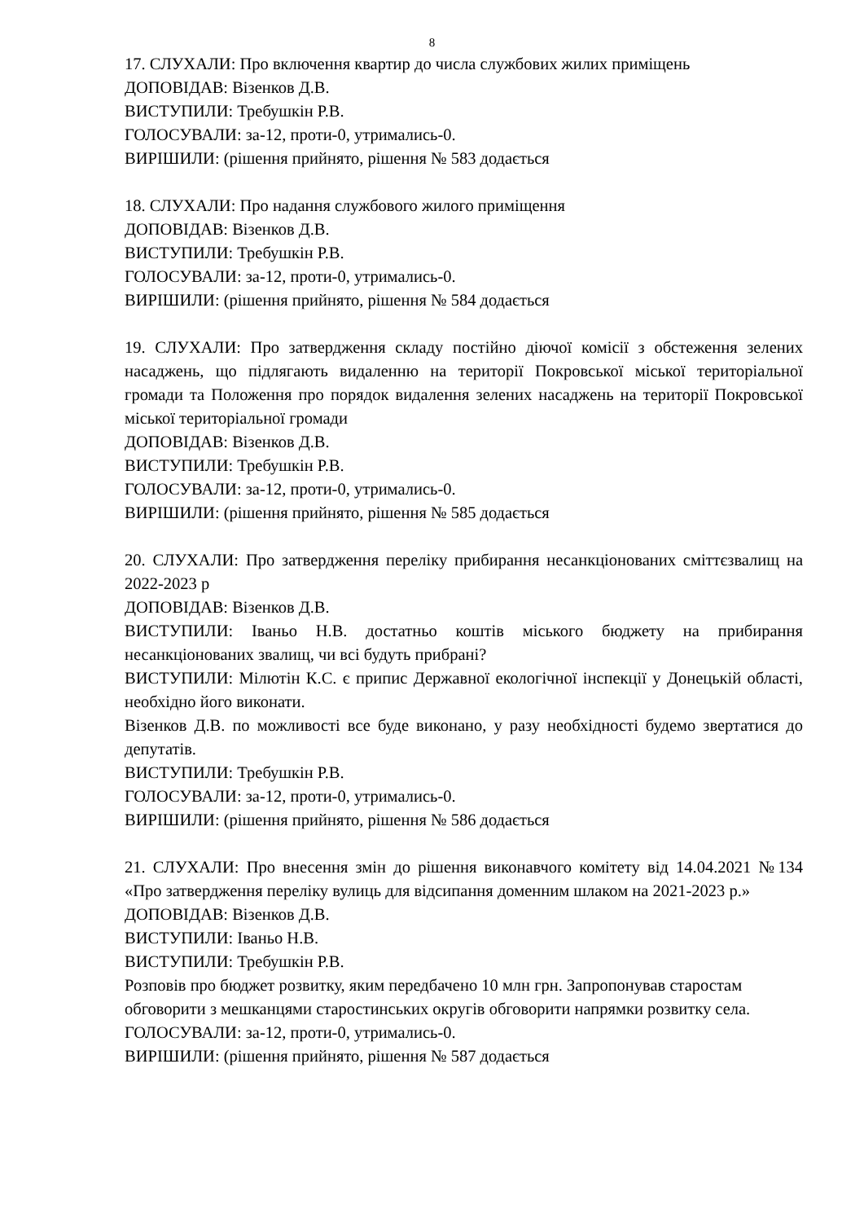8
17. СЛУХАЛИ: Про включення квартир до числа службових жилих приміщень
ДОПОВІДАВ: Візенков Д.В.
ВИСТУПИЛИ: Требушкін Р.В.
ГОЛОСУВАЛИ: за-12, проти-0, утримались-0.
ВИРІШИЛИ: (рішення прийнято, рішення № 583 додається
18. СЛУХАЛИ: Про надання службового жилого приміщення
ДОПОВІДАВ: Візенков Д.В.
ВИСТУПИЛИ: Требушкін Р.В.
ГОЛОСУВАЛИ: за-12, проти-0, утримались-0.
ВИРІШИЛИ: (рішення прийнято, рішення № 584 додається
19. СЛУХАЛИ: Про затвердження складу постійно діючої комісії з обстеження зелених насаджень, що підлягають видаленню на території Покровської міської територіальної громади та Положення про порядок видалення зелених насаджень на території Покровської міської територіальної громади
ДОПОВІДАВ: Візенков Д.В.
ВИСТУПИЛИ: Требушкін Р.В.
ГОЛОСУВАЛИ: за-12, проти-0, утримались-0.
ВИРІШИЛИ: (рішення прийнято, рішення № 585 додається
20. СЛУХАЛИ: Про затвердження переліку прибирання несанкціонованих сміттєзвалищ на 2022-2023 р
ДОПОВІДАВ: Візенков Д.В.
ВИСТУПИЛИ: Іваньо Н.В. достатньо коштів міського бюджету на прибирання несанкціонованих звалищ, чи всі будуть прибрані?
ВИСТУПИЛИ: Мілютін К.С. є припис Державної екологічної інспекції у Донецькій області, необхідно його виконати.
Візенков Д.В. по можливості все буде виконано, у разу необхідності будемо звертатися до депутатів.
ВИСТУПИЛИ: Требушкін Р.В.
ГОЛОСУВАЛИ: за-12, проти-0, утримались-0.
ВИРІШИЛИ: (рішення прийнято, рішення № 586 додається
21. СЛУХАЛИ: Про внесення змін до рішення виконавчого комітету від 14.04.2021 №134 «Про затвердження переліку вулиць для відсипання доменним шлаком на 2021-2023 р.»
ДОПОВІДАВ: Візенков Д.В.
ВИСТУПИЛИ: Іваньо Н.В.
ВИСТУПИЛИ: Требушкін Р.В.
Розповів про бюджет розвитку, яким передбачено 10 млн грн. Запропонував старостам обговорити з мешканцями старостинських округів обговорити напрямки розвитку села.
ГОЛОСУВАЛИ: за-12, проти-0, утримались-0.
ВИРІШИЛИ: (рішення прийнято, рішення № 587 додається